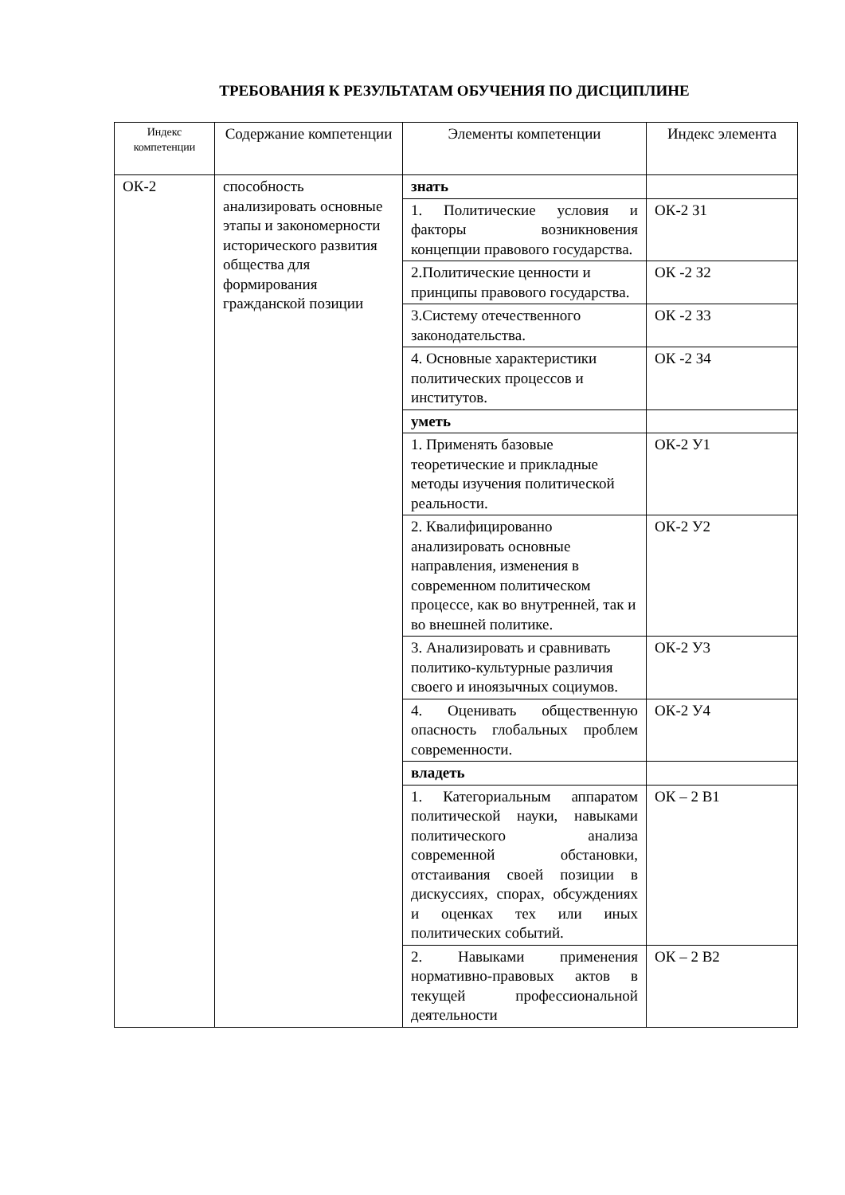ТРЕБОВАНИЯ К РЕЗУЛЬТАТАМ ОБУЧЕНИЯ ПО ДИСЦИПЛИНЕ
| Индекс компетенции | Содержание компетенции | Элементы компетенции | Индекс элемента |
| --- | --- | --- | --- |
| ОК-2 | способность анализировать основные этапы и закономерности исторического развития общества для формирования гражданской позиции | знать | |
| | | 1. Политические условия и факторы возникновения концепции правового государства. | ОК-2 З1 |
| | | 2.Политические ценности и принципы правового государства. | ОК -2 З2 |
| | | 3.Систему отечественного законодательства. | ОК -2 З3 |
| | | 4. Основные характеристики политических процессов и институтов. | ОК -2 З4 |
| | | уметь | |
| | | 1. Применять базовые теоретические и прикладные методы изучения политической реальности. | ОК-2 У1 |
| | | 2. Квалифицированно анализировать основные направления, изменения в современном политическом процессе, как во внутренней, так и во внешней политике. | ОК-2 У2 |
| | | 3. Анализировать и сравнивать политико-культурные различия своего и иноязычных социумов. | ОК-2 У3 |
| | | 4. Оценивать общественную опасность глобальных проблем современности. | ОК-2 У4 |
| | | владеть | |
| | | 1. Категориальным аппаратом политической науки, навыками политического анализа современной обстановки, отстаивания своей позиции в дискуссиях, спорах, обсуждениях и оценках тех или иных политических событий. | ОК – 2 В1 |
| | | 2. Навыками применения нормативно-правовых актов в текущей профессиональной деятельности | ОК – 2 В2 |